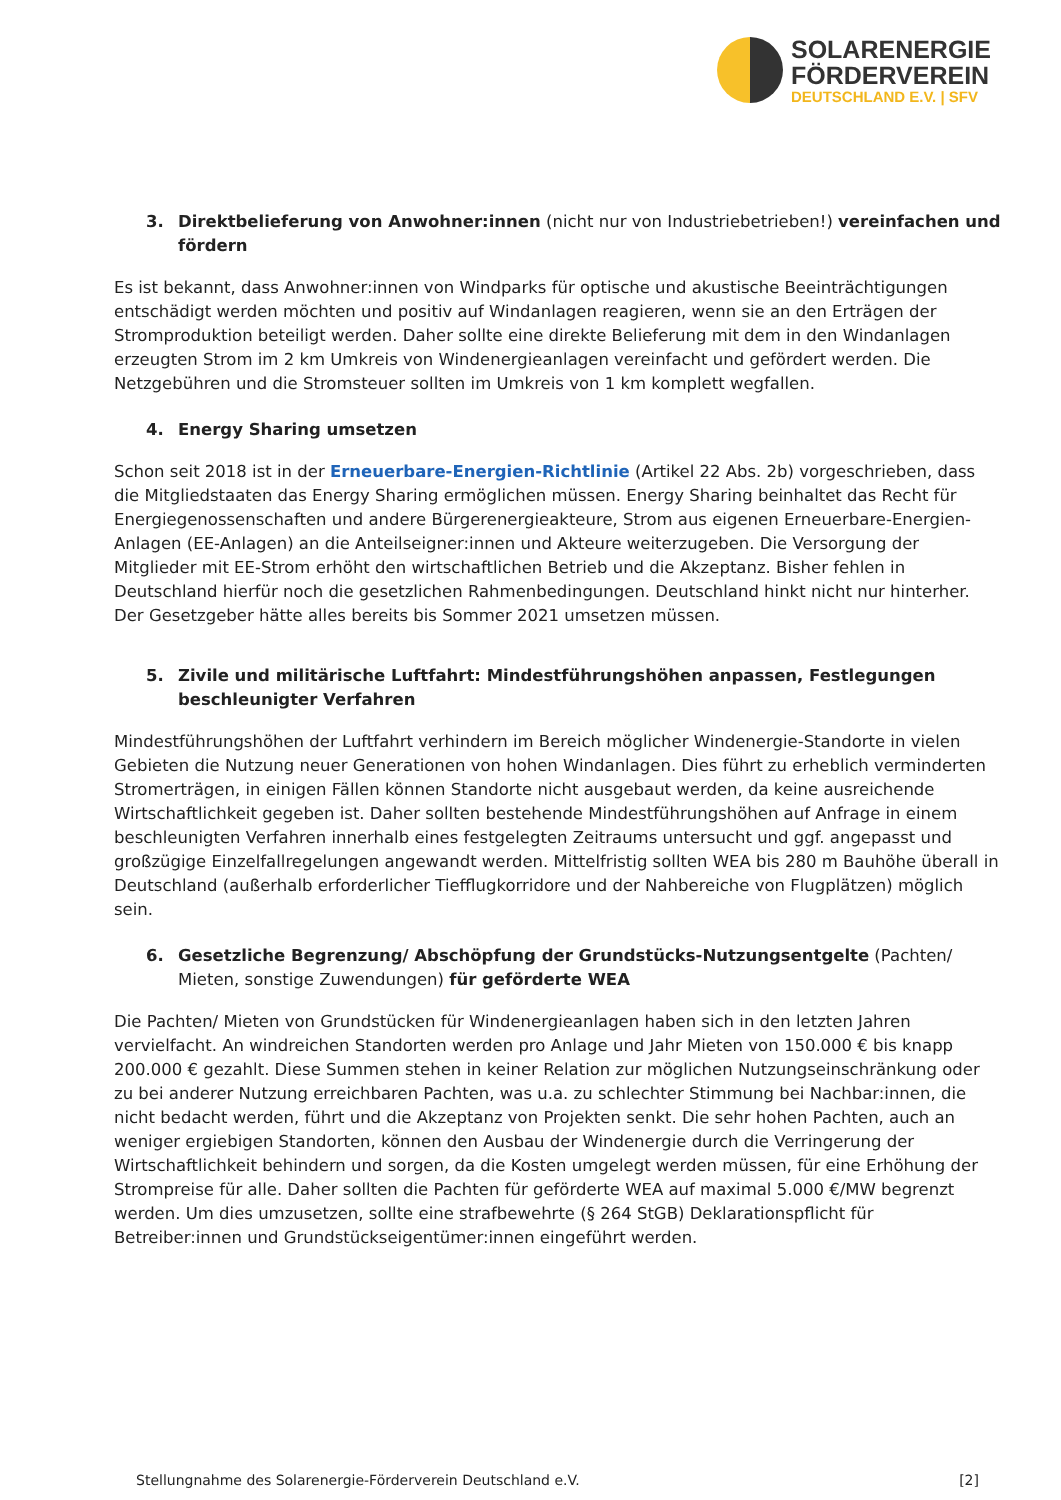SOLARENERGIE
FÖRDERVEREIN
DEUTSCHLAND E.V. | SFV
3. Direktbelieferung von Anwohner:innen (nicht nur von Industriebetrieben!) vereinfachen und fördern
Es ist bekannt, dass Anwohner:innen von Windparks für optische und akustische Beeinträchtigungen entschädigt werden möchten und positiv auf Windanlagen reagieren, wenn sie an den Erträgen der Stromproduktion beteiligt werden. Daher sollte eine direkte Belieferung mit dem in den Windanlagen erzeugten Strom im 2 km Umkreis von Windenergieanlagen vereinfacht und gefördert werden. Die Netzgebühren und die Stromsteuer sollten im Umkreis von 1 km komplett wegfallen.
4. Energy Sharing umsetzen
Schon seit 2018 ist in der Erneuerbare-Energien-Richtlinie (Artikel 22 Abs. 2b) vorgeschrieben, dass die Mitgliedstaaten das Energy Sharing ermöglichen müssen. Energy Sharing beinhaltet das Recht für Energiegenossenschaften und andere Bürgerenergieakteure, Strom aus eigenen Erneuerbare-Energien-Anlagen (EE-Anlagen) an die Anteilseigner:innen und Akteure weiterzugeben. Die Versorgung der Mitglieder mit EE-Strom erhöht den wirtschaftlichen Betrieb und die Akzeptanz. Bisher fehlen in Deutschland hierfür noch die gesetzlichen Rahmenbedingungen. Deutschland hinkt nicht nur hinterher. Der Gesetzgeber hätte alles bereits bis Sommer 2021 umsetzen müssen.
5. Zivile und militärische Luftfahrt: Mindestführungshöhen anpassen, Festlegungen beschleunigter Verfahren
Mindestführungshöhen der Luftfahrt verhindern im Bereich möglicher Windenergie-Standorte in vielen Gebieten die Nutzung neuer Generationen von hohen Windanlagen. Dies führt zu erheblich verminderten Stromerträgen, in einigen Fällen können Standorte nicht ausgebaut werden, da keine ausreichende Wirtschaftlichkeit gegeben ist. Daher sollten bestehende Mindestführungshöhen auf Anfrage in einem beschleunigten Verfahren innerhalb eines festgelegten Zeitraums untersucht und ggf. angepasst und großzügige Einzelfallregelungen angewandt werden. Mittelfristig sollten WEA bis 280 m Bauhöhe überall in Deutschland (außerhalb erforderlicher Tiefflugkorridore und der Nahbereiche von Flugplätzen) möglich sein.
6. Gesetzliche Begrenzung/ Abschöpfung der Grundstücks-Nutzungsentgelte (Pachten/ Mieten, sonstige Zuwendungen) für geförderte WEA
Die Pachten/ Mieten von Grundstücken für Windenergieanlagen haben sich in den letzten Jahren vervielfacht. An windreichen Standorten werden pro Anlage und Jahr Mieten von 150.000 € bis knapp 200.000 € gezahlt. Diese Summen stehen in keiner Relation zur möglichen Nutzungseinschränkung oder zu bei anderer Nutzung erreichbaren Pachten, was u.a. zu schlechter Stimmung bei Nachbar:innen, die nicht bedacht werden, führt und die Akzeptanz von Projekten senkt. Die sehr hohen Pachten, auch an weniger ergiebigen Standorten, können den Ausbau der Windenergie durch die Verringerung der Wirtschaftlichkeit behindern und sorgen, da die Kosten umgelegt werden müssen, für eine Erhöhung der Strompreise für alle. Daher sollten die Pachten für geförderte WEA auf maximal 5.000 €/MW begrenzt werden. Um dies umzusetzen, sollte eine strafbewehrte (§ 264 StGB) Deklarationspflicht für Betreiber:innen und Grundstückseigentümer:innen eingeführt werden.
Stellungnahme des Solarenergie-Förderverein Deutschland e.V. [2]